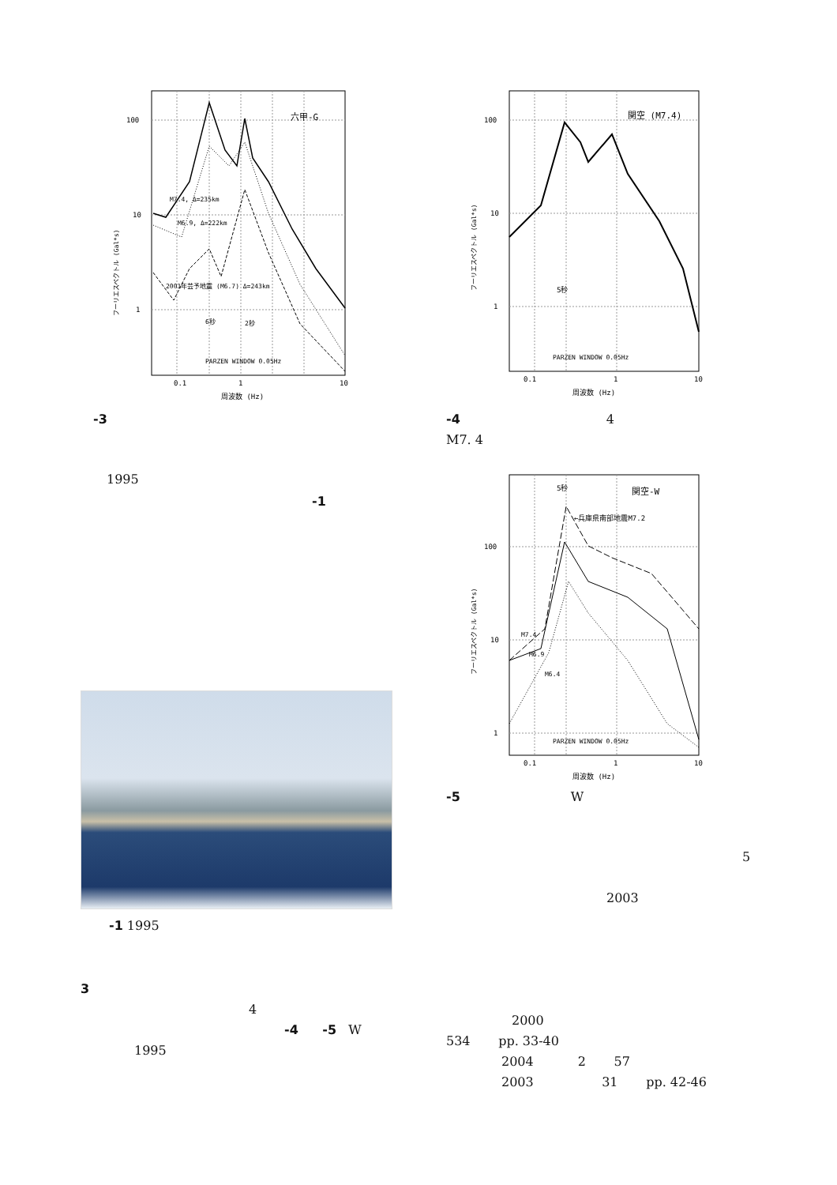100
10
1
六甲-G
M7.4, Δ=235km
M6.9, Δ=222km
2001年芸予地震 (M6.7) Δ=243km
6秒
2秒
PARZEN WINDOW 0.05Hz
0.1
1
10
周波数 (Hz)
フーリエスペクトル (Gal*s)
-3
1995
-1
-1 1995
3
4
-4 -5 W
1995
100
10
1
関空 (M7.4)
5秒
PARZEN WINDOW 0.05Hz
0.1
1
10
周波数 (Hz)
フーリエスペクトル (Gal*s)
-4 4
M7. 4
100
10
1
5秒
関空-W
←兵庫県南部地震M7.2
M7.4
M6.9
M6.4
PARZEN WINDOW 0.05Hz
0.1
1
10
周波数 (Hz)
フーリエスペクトル (Gal*s)
-5 W
5
2003
2000
534 pp. 33-40
2004 2 57
2003 31 pp. 42-46